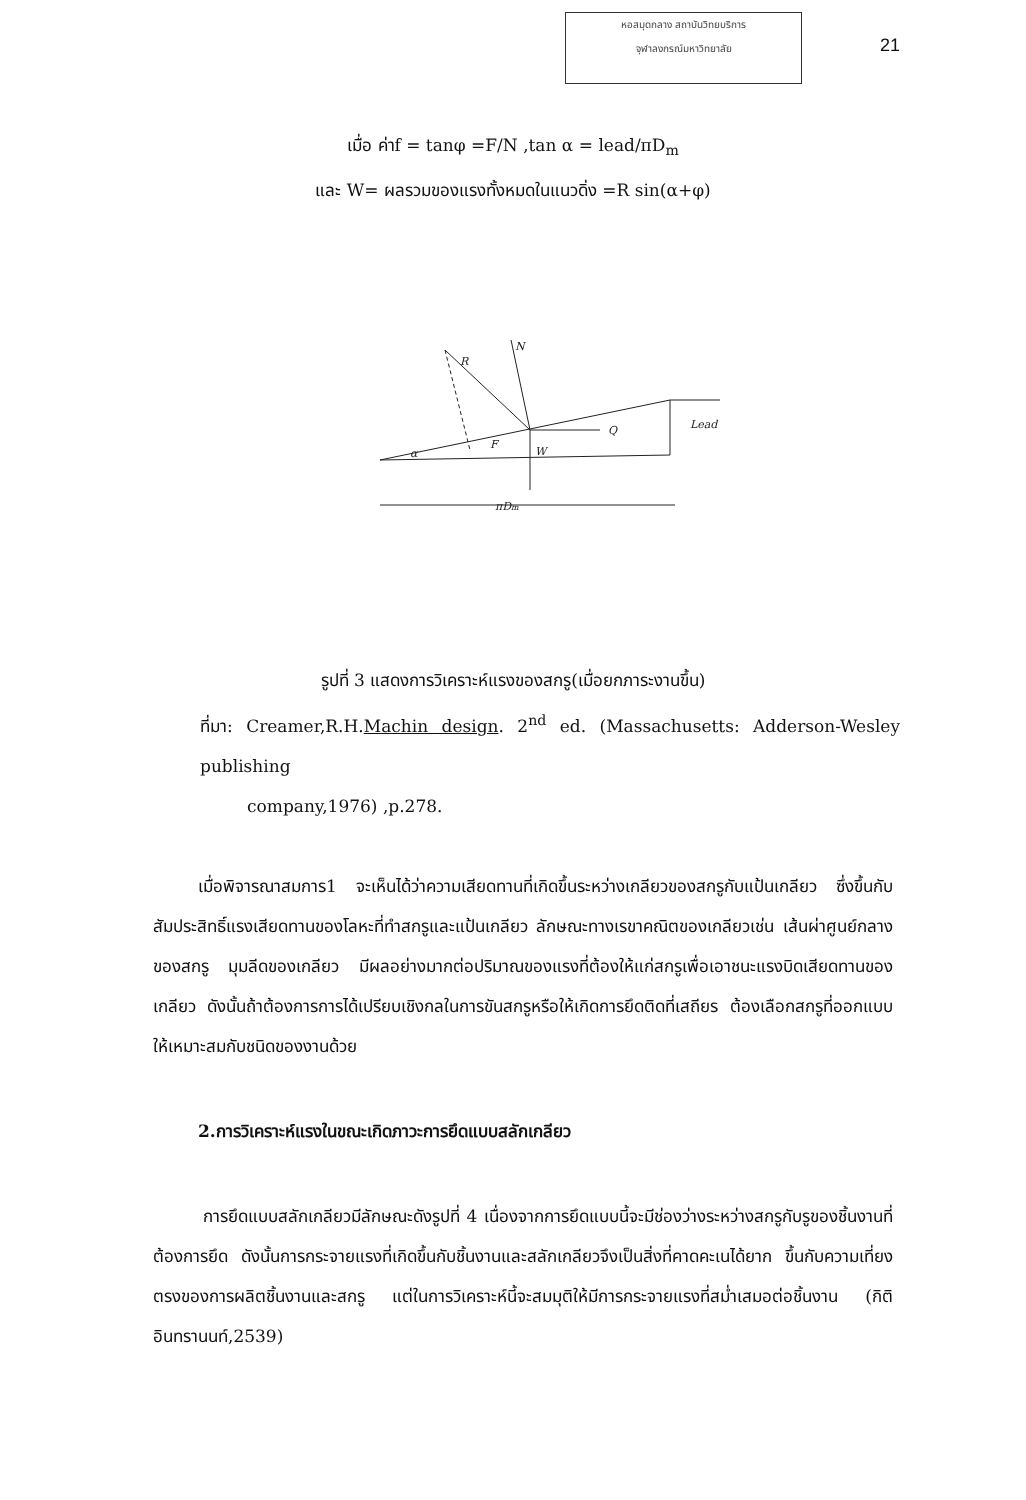หอสมุดกลาง สถาบันวิทยบริการ
จุฬาลงกรณ์มหาวิทยาลัย
21
เมื่อ ค่าf = tanφ =F/N ,tan α = lead/πD<sub>m</sub>
และ W= ผลรวมของแรงทั้งหมดในแนวดิ่ง =R sin(α+φ)
R
N
Q
F
W
α
Lead
πDm
รูปที่ 3 แสดงการวิเคราะห์แรงของสกรู(เมื่อยกภาระงานขึ้น)
ที่มา: Creamer,R.H.Machin design. 2<sup>nd</sup> ed. (Massachusetts: Adderson-Wesley publishing
company,1976) ,p.278.
เมื่อพิจารณาสมการ1 จะเห็นได้ว่าความเสียดทานที่เกิดขึ้นระหว่างเกลียวของสกรูกับแป้นเกลียว ซึ่งขึ้นกับสัมประสิทธิ์แรงเสียดทานของโลหะที่ทำสกรูและแป้นเกลียว ลักษณะทางเรขาคณิตของเกลียวเช่น เส้นผ่าศูนย์กลางของสกรู มุมลีดของเกลียว มีผลอย่างมากต่อปริมาณของแรงที่ต้องให้แก่สกรูเพื่อเอาชนะแรงบิดเสียดทานของเกลียว ดังนั้นถ้าต้องการการได้เปรียบเชิงกลในการขันสกรูหรือให้เกิดการยึดติดที่เสถียร ต้องเลือกสกรูที่ออกแบบให้เหมาะสมกับชนิดของงานด้วย
2.การวิเคราะห์แรงในขณะเกิดภาวะการยึดแบบสลักเกลียว
การยึดแบบสลักเกลียวมีลักษณะดังรูปที่ 4 เนื่องจากการยึดแบบนี้จะมีช่องว่างระหว่างสกรูกับรูของชิ้นงานที่ต้องการยึด ดังนั้นการกระจายแรงที่เกิดขึ้นกับชิ้นงานและสลักเกลียวจึงเป็นสิ่งที่คาดคะเนได้ยาก ขึ้นกับความเที่ยงตรงของการผลิตชิ้นงานและสกรู แต่ในการวิเคราะห์นี้จะสมมุติให้มีการกระจายแรงที่สม่ำเสมอต่อชิ้นงาน (กิติ อินทรานนท์,2539)